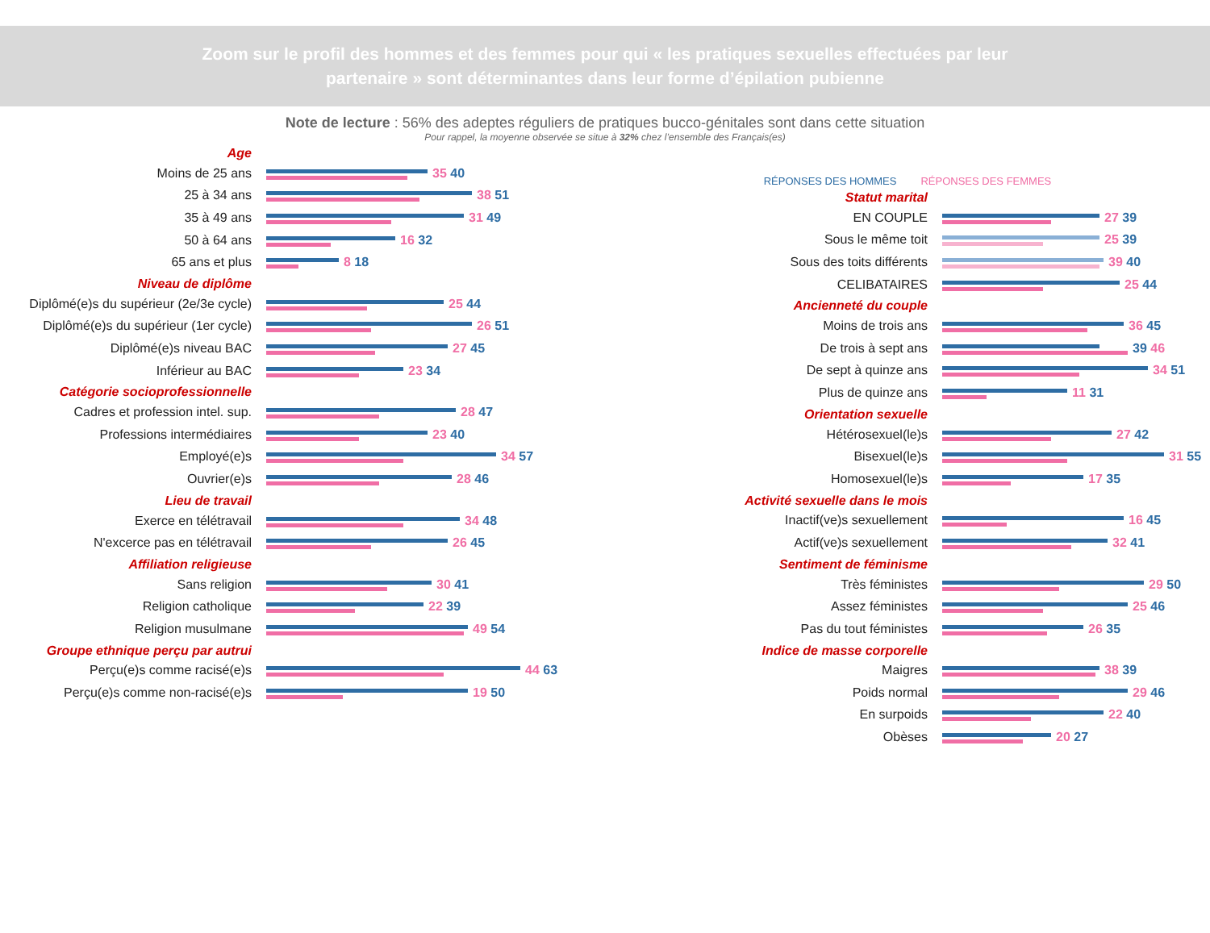Zoom sur le profil des hommes et des femmes pour qui « les pratiques sexuelles effectuées par leur partenaire » sont déterminantes dans leur forme d’épilation pubienne
Note de lecture : 56% des adeptes réguliers de pratiques bucco-génitales sont dans cette situation
Pour rappel, la moyenne observée se situe à 32% chez l’ensemble des Français(es)
Age
Moins de 25 ans 35 40
25 à 34 ans 38 51
35 à 49 ans 31 49
50 à 64 ans 16 32
65 ans et plus 8 18
Niveau de diplôme
Diplômé(e)s du supérieur (2e/3e cycle)
25 44
Diplômé(e)s du supérieur (1er cycle)
26 51
Diplômé(e)s niveau BAC 27 45
Inférieur au BAC 23 34
Catégorie socioprofessionnelle
Cadres et profession intel. sup. 28 47
Professions intermédiaires 23 40
Employé(e)s 34 57
Ouvrier(e)s 28 46
Lieu de travail
Exerce en télétravail 34 48
N'excerce pas en télétravail 26 45
Affiliation religieuse
Sans religion 30 41
Religion catholique 22 39
Religion musulmane 49 54
Groupe ethnique perçu par autrui
Perçu(e)s comme racisé(e)s 44 63
Perçu(e)s comme non-racisé(e)s 19 50
RÉPONSES DES HOMMES RÉPONSES DES FEMMES
Statut marital
EN COUPLE 27 39
Sous le même toit 25 39
Sous des toits différents 39 40
CELIBATAIRES 25 44
Ancienneté du couple
Moins de trois ans 36 45
De trois à sept ans 39 46
De sept à quinze ans 34 51
Plus de quinze ans 11 31
Orientation sexuelle
Hétérosexuel(le)s 27 42
Bisexuel(le)s 31 55
Homosexuel(le)s 17 35
Activité sexuelle dans le mois
Inactif(ve)s sexuellement 16 45
Actif(ve)s sexuellement 32 41
Sentiment de féminisme
Très féministes 29 50
Assez féministes 25 46
Pas du tout féministes 26 35
Indice de masse corporelle
Maigres 38 39
Poids normal 29 46
En surpoids 22 40
Obèses 20 27